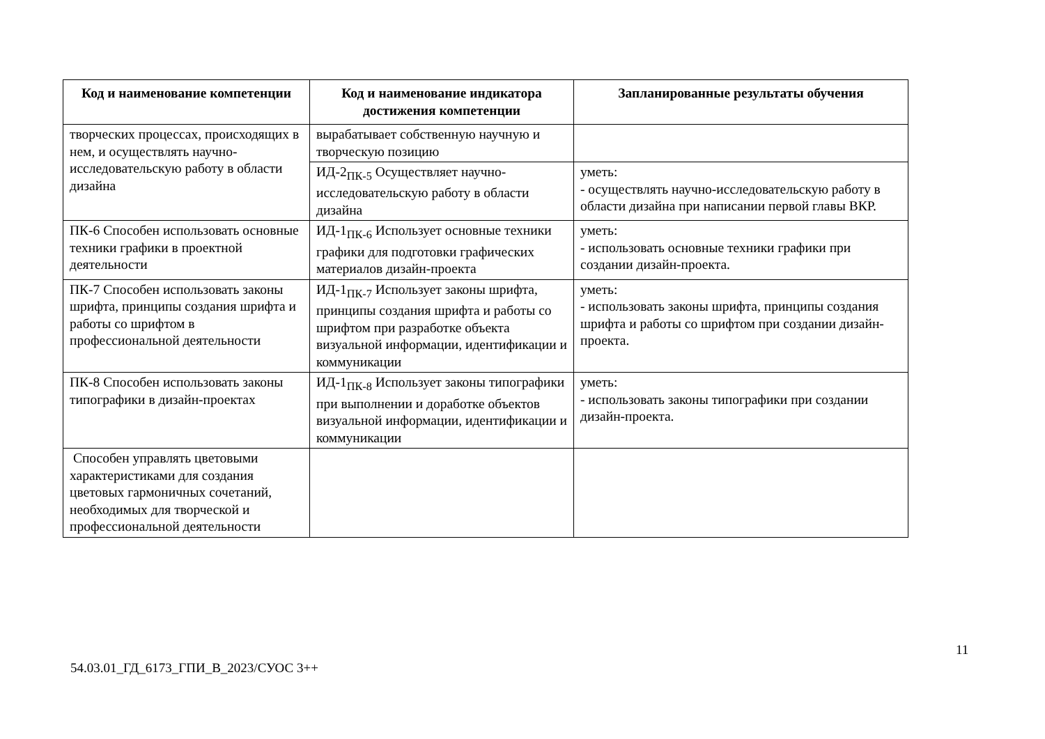| Код и наименование компетенции | Код и наименование индикатора достижения компетенции | Запланированные результаты обучения |
| --- | --- | --- |
| творческих процессах, происходящих в нем, и осуществлять научно-исследовательскую работу в области дизайна | вырабатывает собственную научную и творческую позицию | |
| | ИД-2<sub>ПК-5</sub> Осуществляет научно-исследовательскую работу в области дизайна | уметь: - осуществлять научно-исследовательскую работу в области дизайна при написании первой главы ВКР. |
| ПК-6 Способен использовать основные техники графики в проектной деятельности | ИД-1<sub>ПК-6</sub> Использует основные техники графики для подготовки графических материалов дизайн-проекта | уметь: - использовать основные техники графики при создании дизайн-проекта. |
| ПК-7 Способен использовать законы шрифта, принципы создания шрифта и работы со шрифтом в профессиональной деятельности | ИД-1<sub>ПК-7</sub> Использует законы шрифта, принципы создания шрифта и работы со шрифтом при разработке объекта визуальной информации, идентификации и коммуникации | уметь: - использовать законы шрифта, принципы создания шрифта и работы со шрифтом при создании дизайн-проекта. |
| ПК-8 Способен использовать законы типографики в дизайн-проектах | ИД-1<sub>ПК-8</sub> Использует законы типографики при выполнении и доработке объектов визуальной информации, идентификации и коммуникации | уметь: - использовать законы типографики при создании дизайн-проекта. |
| Способен управлять цветовыми характеристиками для создания цветовых гармоничных сочетаний, необходимых для творческой и профессиональной деятельности | | |
11
54.03.01_ГД_6173_ГПИ_В_2023/СУОС 3++